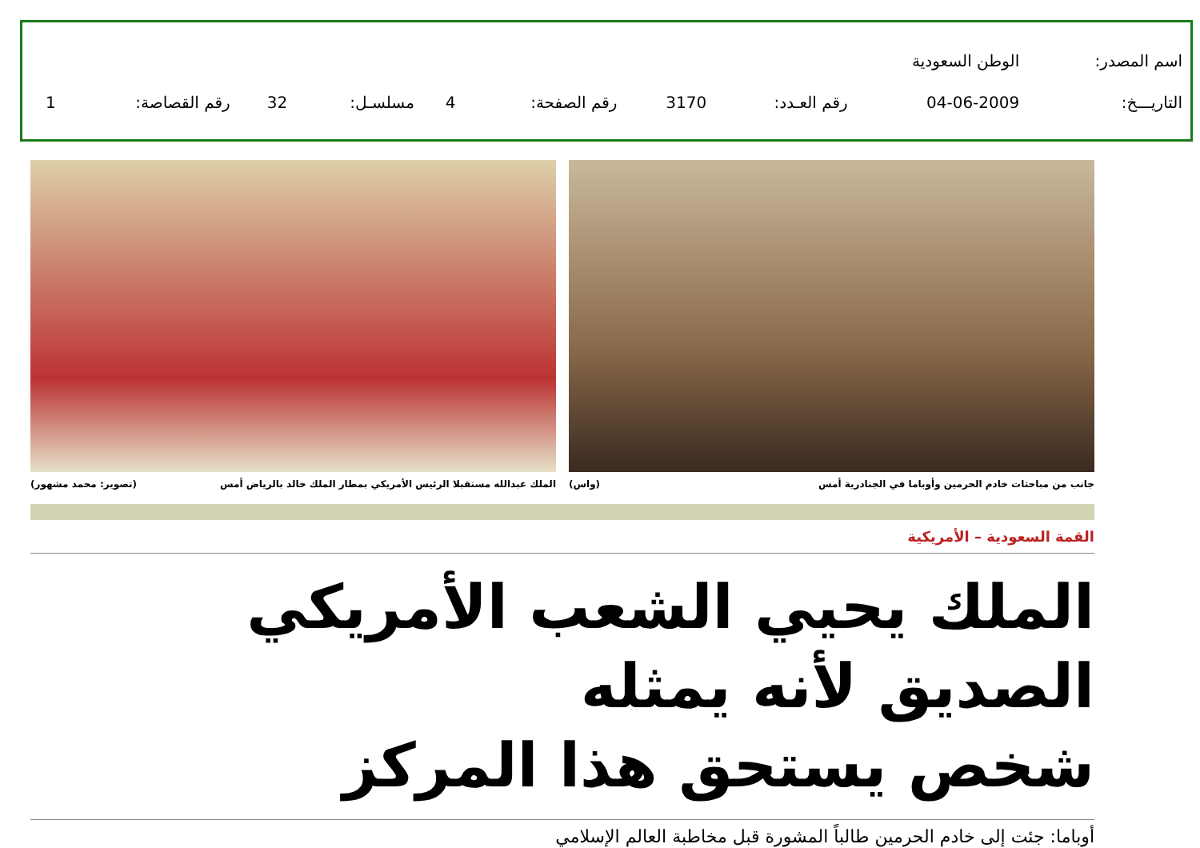| اسم المصدر: | الوطن السعودية | | | | | | | | |
| التاريـــخ: | 04-06-2009 | رقم العـدد: | 3170 | رقم الصفحة: | 4 | مسلسـل: | 32 | رقم القصاصة: | 1 |
جانب من مباحثات خادم الحرمين وأوباما في الجنادرية أمس (واس)
الملك عبدالله مستقبلا الرئيس الأمريكي بمطار الملك خالد بالرياض أمس (تصوير: محمد مشهور)
القمة السعودية – الأمريكية
الملك يحيي الشعب الأمريكي الصديق لأنه يمثله
شخص يستحق هذا المركز
أوباما: جئت إلى خادم الحرمين طالباً المشورة قبل مخاطبة العالم الإسلامي